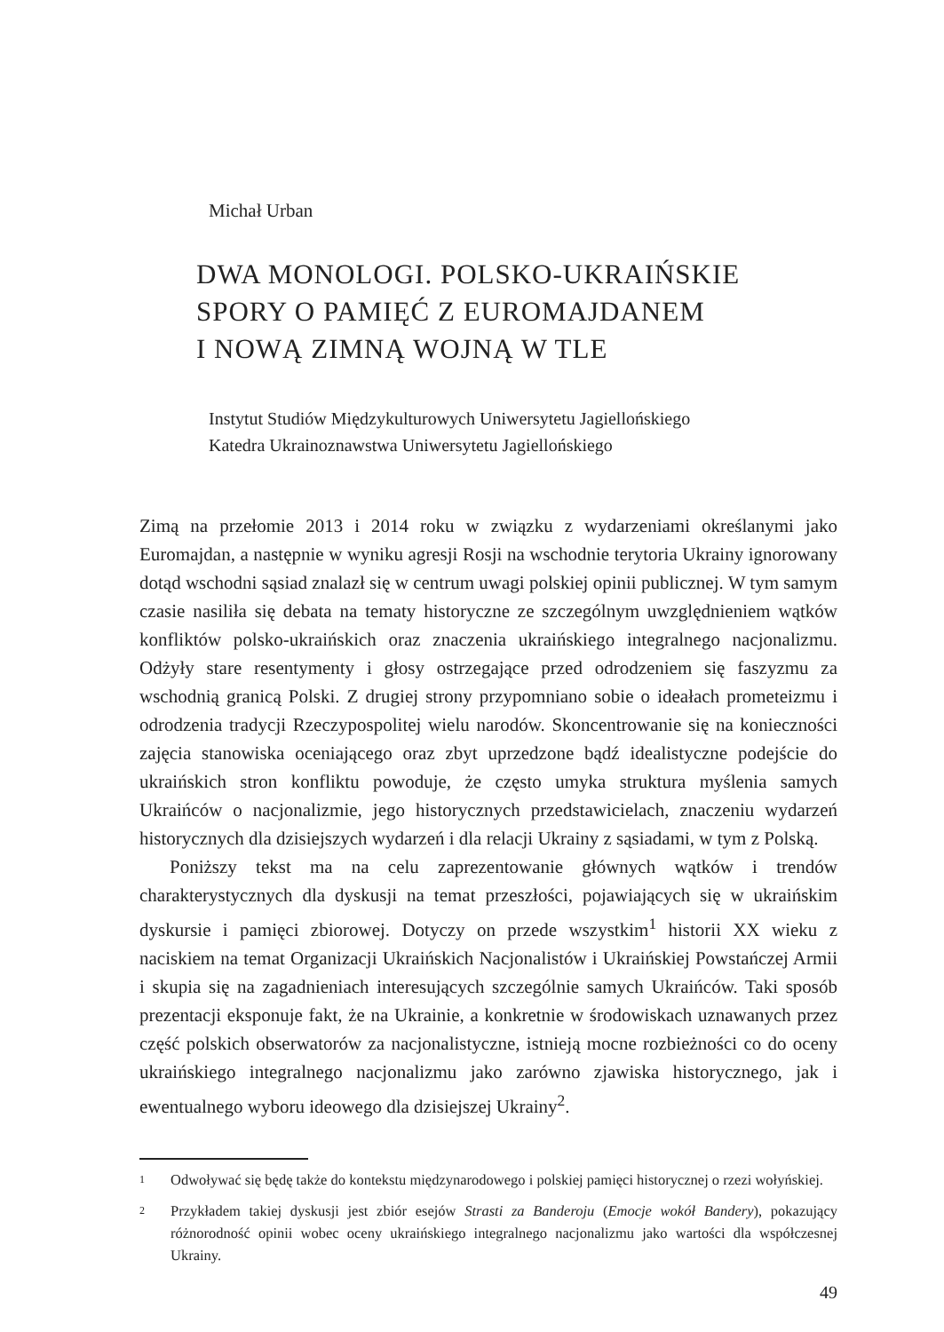Michał Urban
DWA MONOLOGI. POLSKO-UKRAIŃSKIE
SPORY O PAMIĘĆ Z EUROMAJDANEM
I NOWĄ ZIMNĄ WOJNĄ W TLE
Instytut Studiów Międzykulturowych Uniwersytetu Jagiellońskiego
Katedra Ukrainoznawstwa Uniwersytetu Jagiellońskiego
Zimą na przełomie 2013 i 2014 roku w związku z wydarzeniami określanymi jako Euromajdan, a następnie w wyniku agresji Rosji na wschodnie terytoria Ukrainy ignorowany dotąd wschodni sąsiad znalazł się w centrum uwagi polskiej opinii publicznej. W tym samym czasie nasiliła się debata na tematy historyczne ze szczególnym uwzględnieniem wątków konfliktów polsko-ukraińskich oraz znaczenia ukraińskiego integralnego nacjonalizmu. Odżyły stare resentymenty i głosy ostrzegające przed odrodzeniem się faszyzmu za wschodnią granicą Polski. Z drugiej strony przypomniano sobie o ideałach prometeizmu i odrodzenia tradycji Rzeczypospolitej wielu narodów. Skoncentrowanie się na konieczności zajęcia stanowiska oceniającego oraz zbyt uprzedzone bądź idealistyczne podejście do ukraińskich stron konfliktu powoduje, że często umyka struktura myślenia samych Ukraińców o nacjonalizmie, jego historycznych przedstawicielach, znaczeniu wydarzeń historycznych dla dzisiejszych wydarzeń i dla relacji Ukrainy z sąsiadami, w tym z Polską.
Poniższy tekst ma na celu zaprezentowanie głównych wątków i trendów charakterystycznych dla dyskusji na temat przeszłości, pojawiających się w ukraińskim dyskursie i pamięci zbiorowej. Dotyczy on przede wszystkim<sup>1</sup> historii XX wieku z naciskiem na temat Organizacji Ukraińskich Nacjonalistów i Ukraińskiej Powstańczej Armii i skupia się na zagadnieniach interesujących szczególnie samych Ukraińców. Taki sposób prezentacji eksponuje fakt, że na Ukrainie, a konkretnie w środowiskach uznawanych przez część polskich obserwatorów za nacjonalistyczne, istnieją mocne rozbieżności co do oceny ukraińskiego integralnego nacjonalizmu jako zarówno zjawiska historycznego, jak i ewentualnego wyboru ideowego dla dzisiejszej Ukrainy<sup>2</sup>.
1
Odwoływać się będę także do kontekstu międzynarodowego i polskiej pamięci historycznej o rzezi wołyńskiej.
2
Przykładem takiej dyskusji jest zbiór esejów Strasti za Banderoju (Emocje wokół Bandery), pokazujący różnorodność opinii wobec oceny ukraińskiego integralnego nacjonalizmu jako wartości dla współczesnej Ukrainy.
49